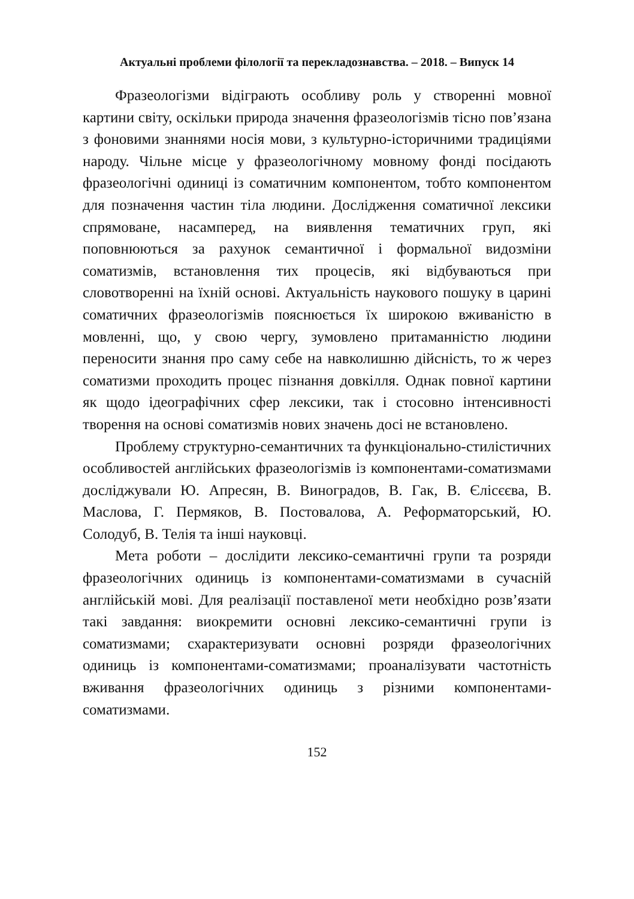Актуальні проблеми філології та перекладознавства. – 2018. – Випуск 14
Фразеологізми відіграють особливу роль у створенні мовної картини світу, оскільки природа значення фразеологізмів тісно пов’язана з фоновими знаннями носія мови, з культурно-історичними традиціями народу. Чільне місце у фразеологічному мовному фонді посідають фразеологічні одиниці із соматичним компонентом, тобто компонентом для позначення частин тіла людини. Дослідження соматичної лексики спрямоване, насамперед, на виявлення тематичних груп, які поповнюються за рахунок семантичної і формальної видозміни соматизмів, встановлення тих процесів, які відбуваються при словотворенні на їхній основі. Актуальність наукового пошуку в царині соматичних фразеологізмів пояснюється їх широкою вживаністю в мовленні, що, у свою чергу, зумовлено притаманністю людини переносити знання про саму себе на навколишню дійсність, то ж через соматизми проходить процес пізнання довкілля. Однак повної картини як щодо ідеографічних сфер лексики, так і стосовно інтенсивності творення на основі соматизмів нових значень досі не встановлено.
Проблему структурно-семантичних та функціонально-стилістичних особливостей англійських фразеологізмів із компонентами-соматизмами досліджували Ю. Апресян, В. Виноградов, В. Гак, В. Єлісєєва, В. Маслова, Г. Пермяков, В. Постовалова, А. Реформаторський, Ю. Солодуб, В. Телія та інші науковці.
Мета роботи – дослідити лексико-семантичні групи та розряди фразеологічних одиниць із компонентами-соматизмами в сучасній англійській мові. Для реалізації поставленої мети необхідно розв’язати такі завдання: виокремити основні лексико-семантичні групи із соматизмами; схарактеризувати основні розряди фразеологічних одиниць із компонентами-соматизмами; проаналізувати частотність вживання фразеологічних одиниць з різними компонентами-соматизмами.
152